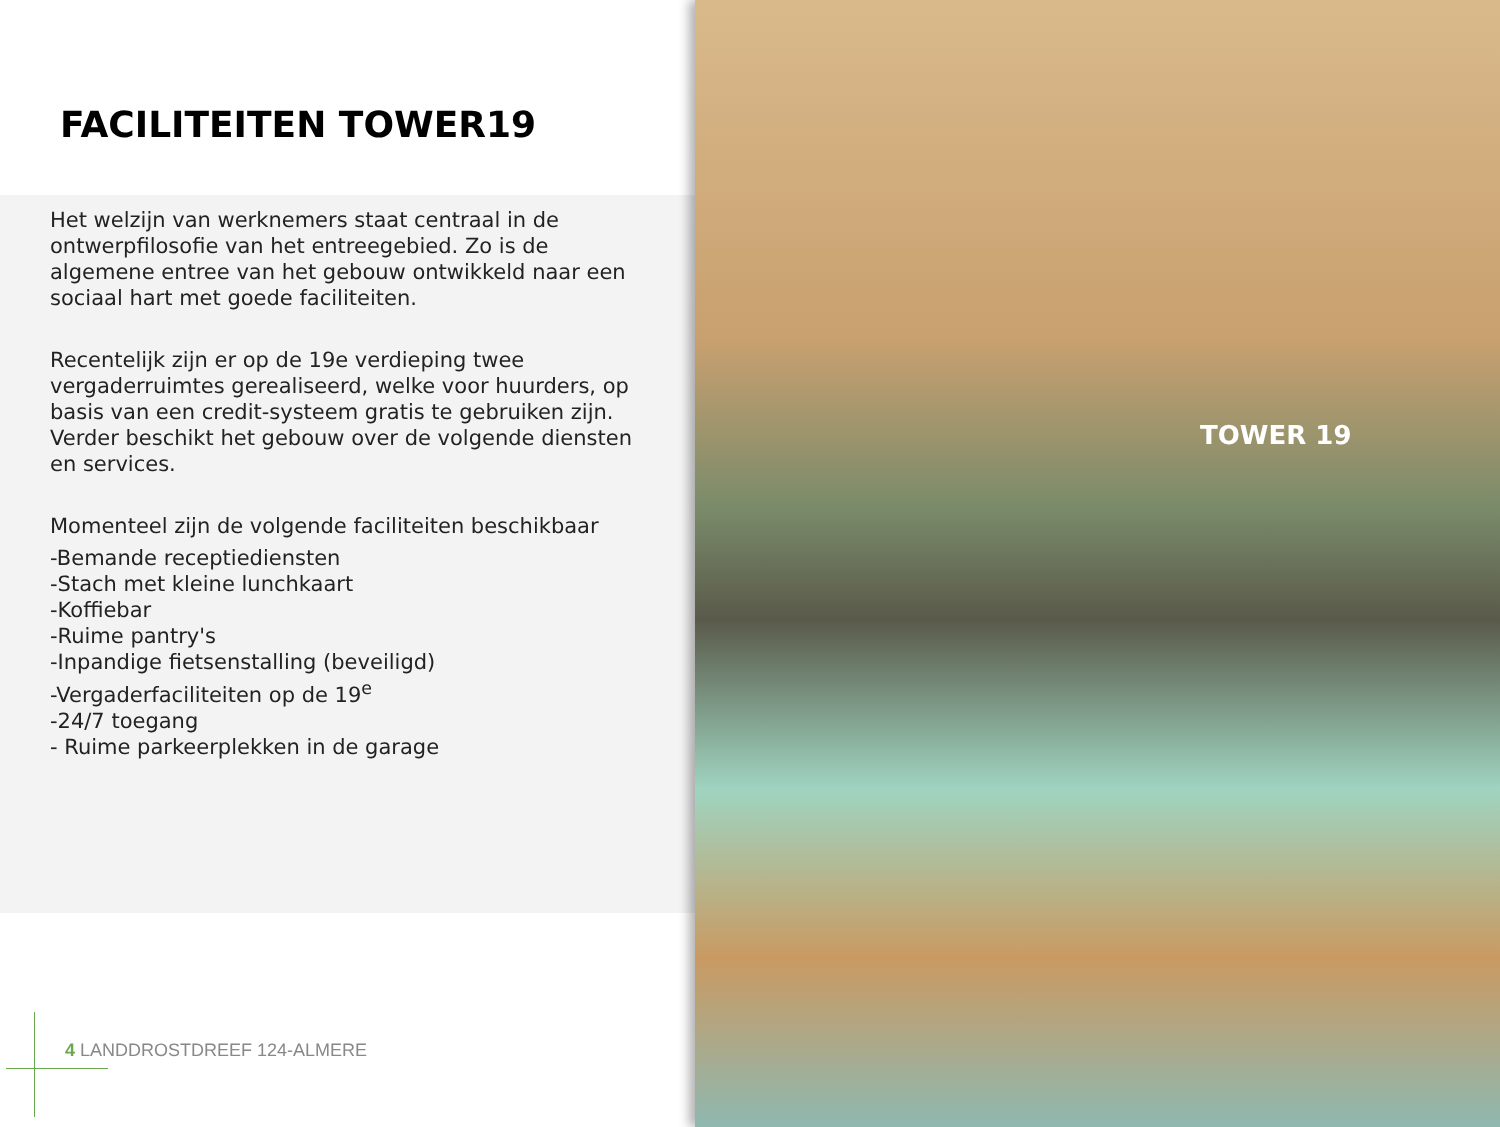FACILITEITEN TOWER19
Het welzijn van werknemers staat centraal in de ontwerpfilosofie van het entreegebied. Zo is de algemene entree van het gebouw ontwikkeld naar een sociaal hart met goede faciliteiten.
Recentelijk zijn er op de 19e verdieping twee vergaderruimtes gerealiseerd, welke voor huurders, op basis van een credit-systeem gratis te gebruiken zijn. Verder beschikt het gebouw over de volgende diensten en services.
Momenteel zijn de volgende faciliteiten beschikbaar
-Bemande receptiediensten
-Stach met kleine lunchkaart
-Koffiebar
-Ruime pantry's
-Inpandige fietsenstalling (beveiligd)
-Vergaderfaciliteiten op de 19<sup>e</sup>
-24/7 toegang
- Ruime parkeerplekken in de garage
4 LANDDROSTDREEF 124-ALMERE
TOWER 19